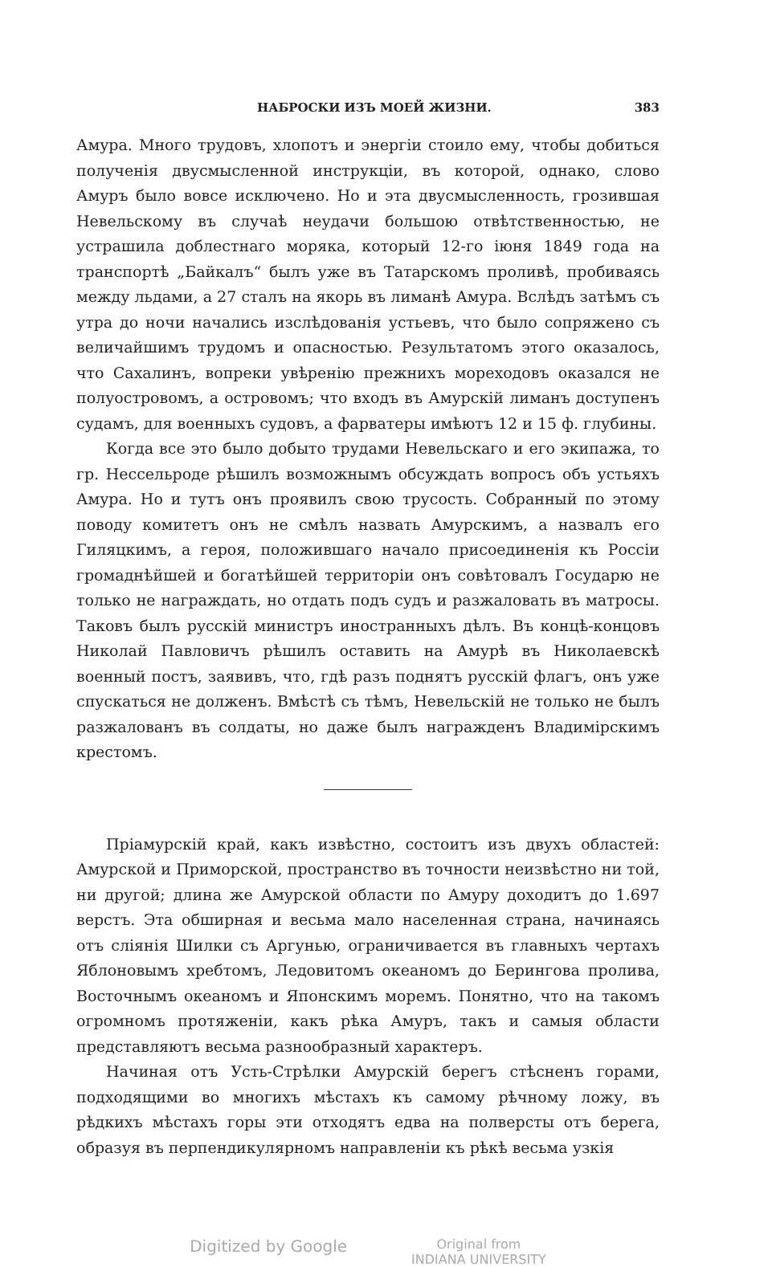НАБРОСКИ ИЗЪ МОЕЙ ЖИЗНИ. 383
Амура. Много трудовъ, хлопотъ и энергіи стоило ему, чтобы добиться полученія двусмысленной инструкціи, въ которой, однако, слово Амуръ было вовсе исключено. Но и эта двусмысленность, грозившая Невельскому въ случаѣ неудачи большою отвѣтственностью, не устрашила доблестнаго моряка, который 12-го іюня 1849 года на транспортѣ „Байкалъ“ былъ уже въ Татарскомъ проливѣ, пробиваясь между льдами, а 27 сталъ на якорь въ лиманѣ Амура. Вслѣдъ затѣмъ съ утра до ночи начались изслѣдованія устьевъ, что было сопряжено съ величайшимъ трудомъ и опасностью. Результатомъ этого оказалось, что Сахалинъ, вопреки увѣренію прежнихъ мореходовъ оказался не полуостровомъ, а островомъ; что входъ въ Амурскій лиманъ доступенъ судамъ, для военныхъ судовъ, а фарватеры имѣютъ 12 и 15 ф. глубины.
Когда все это было добыто трудами Невельскаго и его экипажа, то гр. Нессельроде рѣшилъ возможнымъ обсуждать вопросъ объ устьяхъ Амура. Но и тутъ онъ проявилъ свою трусость. Собранный по этому поводу комитетъ онъ не смѣлъ назвать Амурскимъ, а назвалъ его Гиляцкимъ, а героя, положившаго начало присоединенія къ Россіи громаднѣйшей и богатѣйшей территоріи онъ совѣтовалъ Государю не только не награждать, но отдать подъ судъ и разжаловать въ матросы. Таковъ былъ русскій министръ иностранныхъ дѣлъ. Въ концѣ-концовъ Николай Павловичъ рѣшилъ оставить на Амурѣ въ Николаевскѣ военный постъ, заявивъ, что, гдѣ разъ поднятъ русскій флагъ, онъ уже спускаться не долженъ. Вмѣстѣ съ тѣмъ, Невельскій не только не былъ разжалованъ въ солдаты, но даже былъ награжденъ Владимірскимъ крестомъ.
Пріамурскій край, какъ извѣстно, состоитъ изъ двухъ областей: Амурской и Приморской, пространство въ точности неизвѣстно ни той, ни другой; длина же Амурской области по Амуру доходитъ до 1.697 верстъ. Эта обширная и весьма мало населенная страна, начинаясь отъ сліянія Шилки съ Аргунью, ограничивается въ главныхъ чертахъ Яблоновымъ хребтомъ, Ледовитомъ океаномъ до Берингова пролива, Восточнымъ океаномъ и Японскимъ моремъ. Понятно, что на такомъ огромномъ протяженіи, какъ рѣка Амуръ, такъ и самыя области представляютъ весьма разнообразный характеръ.
Начиная отъ Усть-Стрѣлки Амурскій берегъ стѣсненъ горами, подходящими во многихъ мѣстахъ къ самому рѣчному ложу, въ рѣдкихъ мѣстахъ горы эти отходятъ едва на полверсты отъ берега, образуя въ перпендикулярномъ направленіи къ рѣкѣ весьма узкія
Digitized by Google
Original from
INDIANA UNIVERSITY